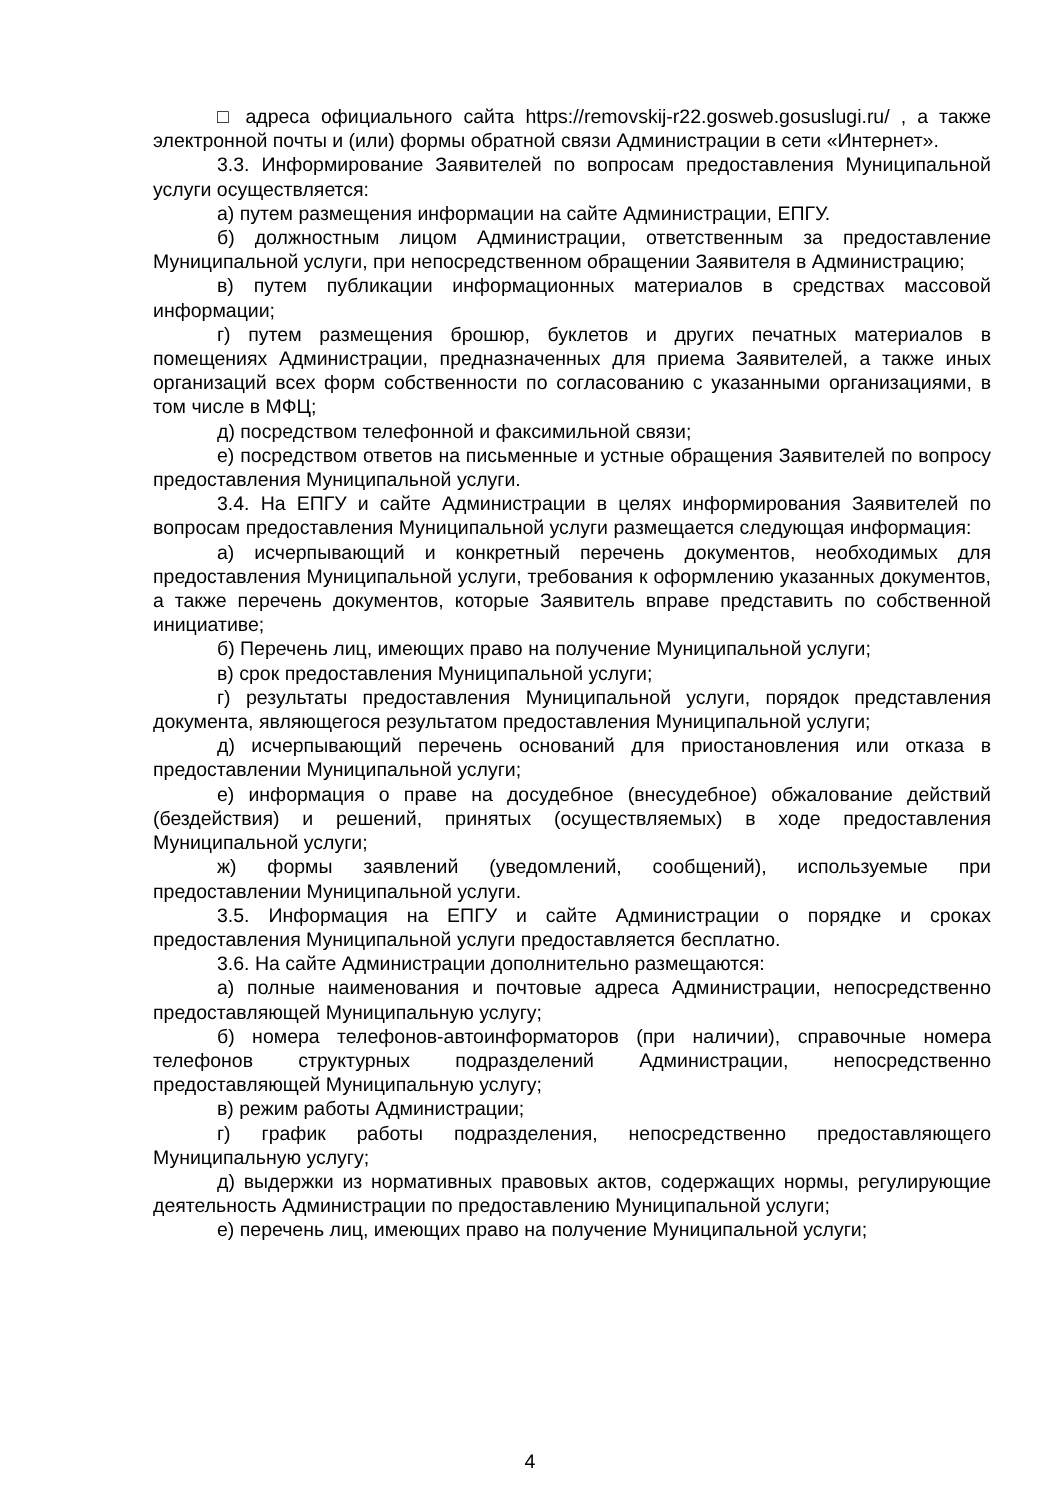□ адреса официального сайта https://removskij-r22.gosweb.gosuslugi.ru/ , а также электронной почты и (или) формы обратной связи Администрации в сети «Интернет».
3.3. Информирование Заявителей по вопросам предоставления Муниципальной услуги осуществляется:
а) путем размещения информации на сайте Администрации, ЕПГУ.
б) должностным лицом Администрации, ответственным за предоставление Муниципальной услуги, при непосредственном обращении Заявителя в Администрацию;
в) путем публикации информационных материалов в средствах массовой информации;
г) путем размещения брошюр, буклетов и других печатных материалов в помещениях Администрации, предназначенных для приема Заявителей, а также иных организаций всех форм собственности по согласованию с указанными организациями, в том числе в МФЦ;
д) посредством телефонной и факсимильной связи;
е) посредством ответов на письменные и устные обращения Заявителей по вопросу предоставления Муниципальной услуги.
3.4. На ЕПГУ и сайте Администрации в целях информирования Заявителей по вопросам предоставления Муниципальной услуги размещается следующая информация:
а) исчерпывающий и конкретный перечень документов, необходимых для предоставления Муниципальной услуги, требования к оформлению указанных документов, а также перечень документов, которые Заявитель вправе представить по собственной инициативе;
б) Перечень лиц, имеющих право на получение Муниципальной услуги;
в) срок предоставления Муниципальной услуги;
г) результаты предоставления Муниципальной услуги, порядок представления документа, являющегося результатом предоставления Муниципальной услуги;
д) исчерпывающий перечень оснований для приостановления или отказа в предоставлении Муниципальной услуги;
е) информация о праве на досудебное (внесудебное) обжалование действий (бездействия) и решений, принятых (осуществляемых) в ходе предоставления Муниципальной услуги;
ж) формы заявлений (уведомлений, сообщений), используемые при предоставлении Муниципальной услуги.
3.5. Информация на ЕПГУ и сайте Администрации о порядке и сроках предоставления Муниципальной услуги предоставляется бесплатно.
3.6. На сайте Администрации дополнительно размещаются:
а) полные наименования и почтовые адреса Администрации, непосредственно предоставляющей Муниципальную услугу;
б) номера телефонов-автоинформаторов (при наличии), справочные номера телефонов структурных подразделений Администрации, непосредственно предоставляющей Муниципальную услугу;
в) режим работы Администрации;
г) график работы подразделения, непосредственно предоставляющего Муниципальную услугу;
д) выдержки из нормативных правовых актов, содержащих нормы, регулирующие деятельность Администрации по предоставлению Муниципальной услуги;
е) перечень лиц, имеющих право на получение Муниципальной услуги;
4